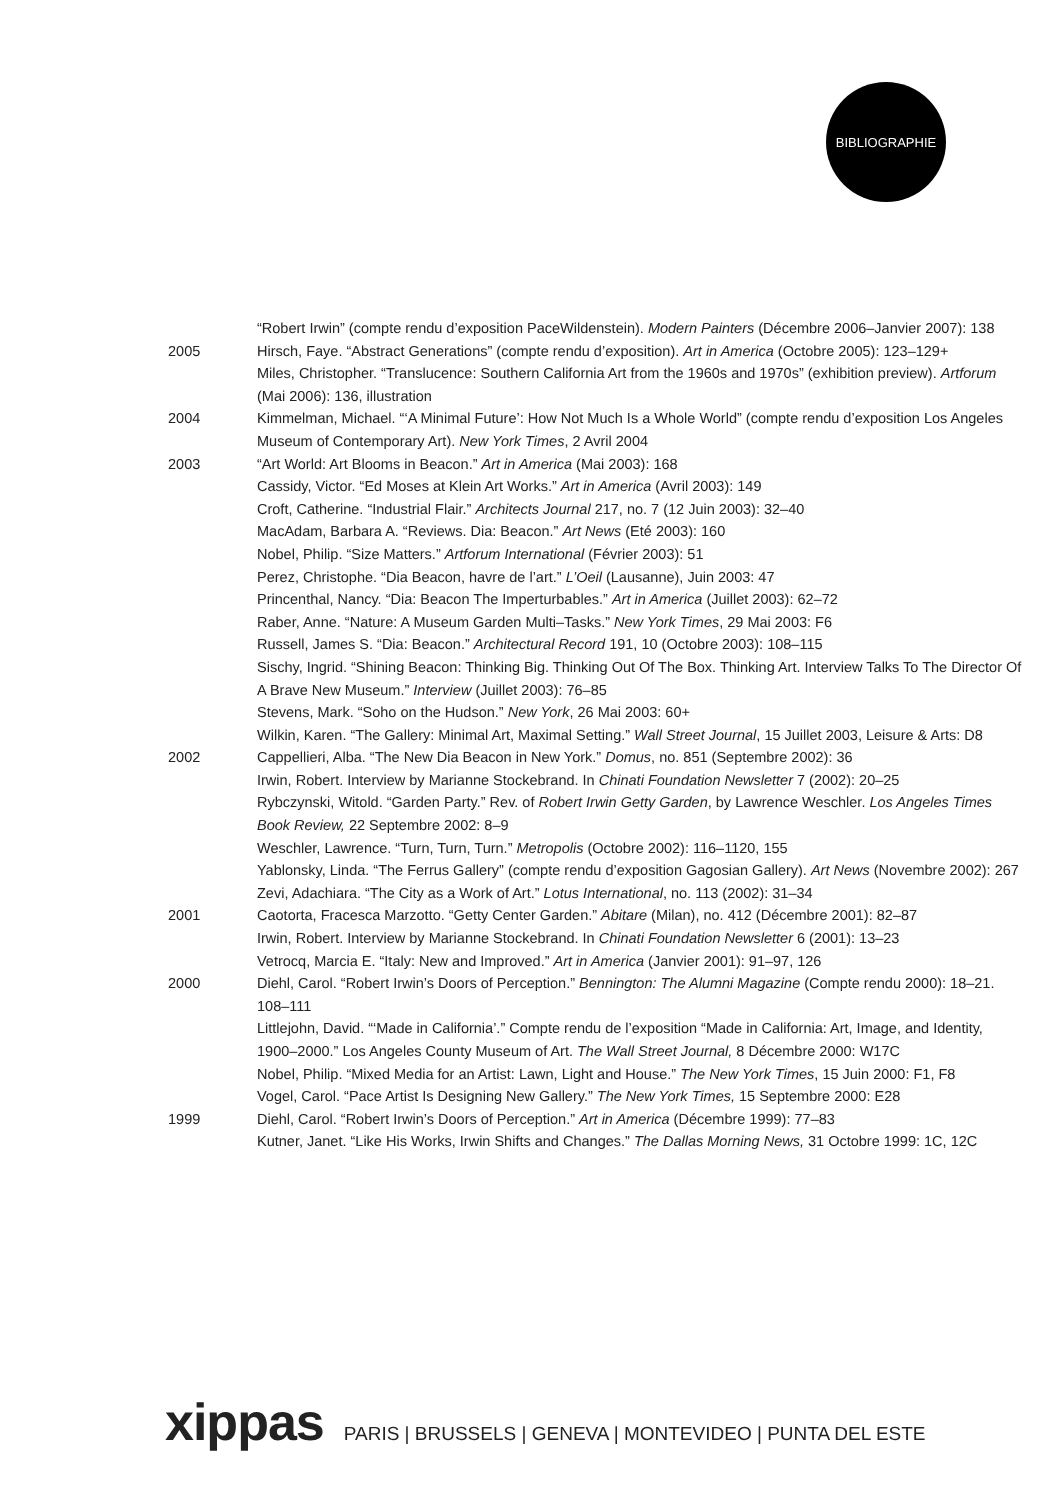BIBLIOGRAPHIE
“Robert Irwin” (compte rendu d’exposition PaceWildenstein). Modern Painters (Décembre 2006–Janvier 2007): 138
2005 Hirsch, Faye. “Abstract Generations” (compte rendu d’exposition). Art in America (Octobre 2005): 123–129+
Miles, Christopher. “Translucence: Southern California Art from the 1960s and 1970s” (exhibition preview). Artforum (Mai 2006): 136, illustration
2004 Kimmelman, Michael. “‘A Minimal Future’: How Not Much Is a Whole World” (compte rendu d’exposition Los Angeles Museum of Contemporary Art). New York Times, 2 Avril 2004
2003 “Art World: Art Blooms in Beacon.” Art in America (Mai 2003): 168
Cassidy, Victor. “Ed Moses at Klein Art Works.” Art in America (Avril 2003): 149
Croft, Catherine. “Industrial Flair.” Architects Journal 217, no. 7 (12 Juin 2003): 32–40
MacAdam, Barbara A. “Reviews. Dia: Beacon.” Art News (Eté 2003): 160
Nobel, Philip. “Size Matters.” Artforum International (Février 2003): 51
Perez, Christophe. “Dia Beacon, havre de l’art.” L’Oeil (Lausanne), Juin 2003: 47
Princenthal, Nancy. “Dia: Beacon The Imperturbables.” Art in America (Juillet 2003): 62–72
Raber, Anne. “Nature: A Museum Garden Multi–Tasks.” New York Times, 29 Mai 2003: F6
Russell, James S. “Dia: Beacon.” Architectural Record 191, 10 (Octobre 2003): 108–115
Sischy, Ingrid. “Shining Beacon: Thinking Big. Thinking Out Of The Box. Thinking Art. Interview Talks To The Director Of A Brave New Museum.” Interview (Juillet 2003): 76–85
Stevens, Mark. “Soho on the Hudson.” New York, 26 Mai 2003: 60+
Wilkin, Karen. “The Gallery: Minimal Art, Maximal Setting.” Wall Street Journal, 15 Juillet 2003, Leisure & Arts: D8
2002 Cappellieri, Alba. “The New Dia Beacon in New York.” Domus, no. 851 (Septembre 2002): 36
Irwin, Robert. Interview by Marianne Stockebrand. In Chinati Foundation Newsletter 7 (2002): 20–25
Rybczynski, Witold. “Garden Party.” Rev. of Robert Irwin Getty Garden, by Lawrence Weschler. Los Angeles Times Book Review, 22 Septembre 2002: 8–9
Weschler, Lawrence. “Turn, Turn, Turn.” Metropolis (Octobre 2002): 116–1120, 155
Yablonsky, Linda. “The Ferrus Gallery” (compte rendu d’exposition Gagosian Gallery). Art News (Novembre 2002): 267
Zevi, Adachiara. “The City as a Work of Art.” Lotus International, no. 113 (2002): 31–34
2001 Caotorta, Fracesca Marzotto. “Getty Center Garden.” Abitare (Milan), no. 412 (Décembre 2001): 82–87
Irwin, Robert. Interview by Marianne Stockebrand. In Chinati Foundation Newsletter 6 (2001): 13–23
Vetrocq, Marcia E. “Italy: New and Improved.” Art in America (Janvier 2001): 91–97, 126
2000 Diehl, Carol. “Robert Irwin’s Doors of Perception.” Bennington: The Alumni Magazine (Compte rendu 2000): 18–21. 108–111
Littlejohn, David. “‘Made in California’.” Compte rendu de l’exposition “Made in California: Art, Image, and Identity,
1900–2000.” Los Angeles County Museum of Art. The Wall Street Journal, 8 Décembre 2000: W17C
Nobel, Philip. “Mixed Media for an Artist: Lawn, Light and House.” The New York Times, 15 Juin 2000: F1, F8
Vogel, Carol. “Pace Artist Is Designing New Gallery.” The New York Times, 15 Septembre 2000: E28
1999 Diehl, Carol. “Robert Irwin’s Doors of Perception.” Art in America (Décembre 1999): 77–83
Kutner, Janet. “Like His Works, Irwin Shifts and Changes.” The Dallas Morning News, 31 Octobre 1999: 1C, 12C
xippas PARIS | BRUSSELS | GENEVA | MONTEVIDEO | PUNTA DEL ESTE